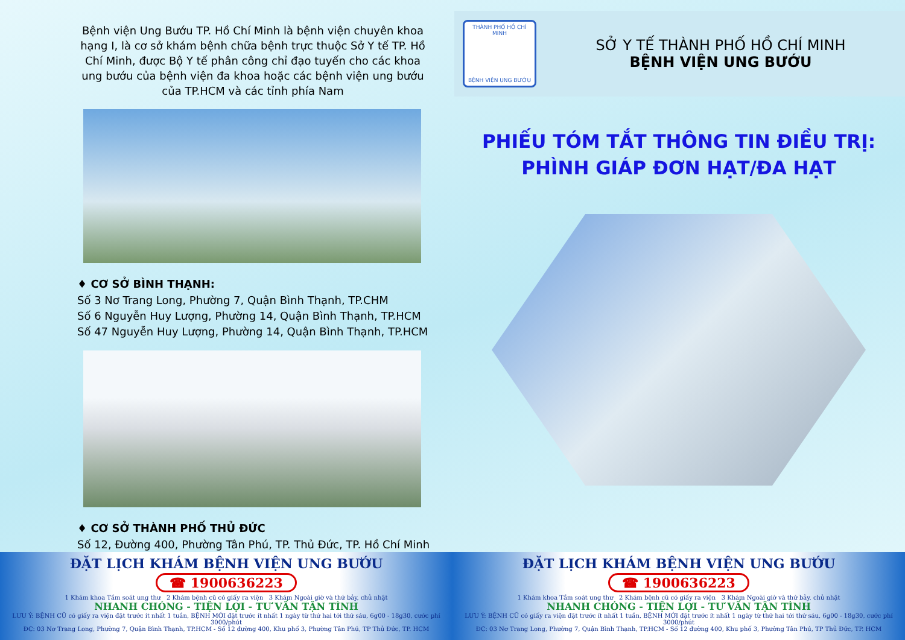Bệnh viện Ung Bướu TP. Hồ Chí Minh là bệnh viện chuyên khoa hạng I, là cơ sở khám bệnh chữa bệnh trực thuộc Sở Y tế TP. Hồ Chí Minh, được Bộ Y tế phân công chỉ đạo tuyến cho các khoa ung bướu của bệnh viện đa khoa hoặc các bệnh viện ung bướu của TP.HCM và các tỉnh phía Nam
♦ CƠ SỞ BÌNH THẠNH:
Số 3 Nơ Trang Long, Phường 7, Quận Bình Thạnh, TP.CHM
Số 6 Nguyễn Huy Lượng, Phường 14, Quận Bình Thạnh, TP.HCM
Số 47 Nguyễn Huy Lượng, Phường 14, Quận Bình Thạnh, TP.HCM
♦ CƠ SỞ THÀNH PHỐ THỦ ĐỨC
Số 12, Đường 400, Phường Tân Phú, TP. Thủ Đức, TP. Hồ Chí Minh
THÀNH PHỐ HỒ CHÍ MINH
BỆNH VIỆN UNG BƯỚU
SỞ Y TẾ THÀNH PHỐ HỒ CHÍ MINH
BỆNH VIỆN UNG BƯỚU
PHIẾU TÓM TẮT THÔNG TIN ĐIỀU TRỊ:
PHÌNH GIÁP ĐƠN HẠT/ĐA HẠT
ĐẶT LỊCH KHÁM BỆNH VIỆN UNG BƯỚU
☎ 1900636223
1 Khám khoa Tầm soát ung thư 2 Khám bệnh cũ có giấy ra viện 3 Khám Ngoài giờ và thứ bảy, chủ nhật
NHANH CHÓNG - TIỆN LỢI - TƯ VẤN TẬN TÌNH
LƯU Ý: BỆNH CŨ có giấy ra viện đặt trước ít nhất 1 tuần, BỆNH MỚI đặt trước ít nhất 1 ngày từ thứ hai tới thứ sáu, 6g00 - 18g30, cước phí 3000/phút
ĐC: 03 Nơ Trang Long, Phường 7, Quận Bình Thạnh, TP.HCM - Số 12 đường 400, Khu phố 3, Phường Tân Phú, TP Thủ Đức, TP. HCM
ĐẶT LỊCH KHÁM BỆNH VIỆN UNG BƯỚU
☎ 1900636223
1 Khám khoa Tầm soát ung thư 2 Khám bệnh cũ có giấy ra viện 3 Khám Ngoài giờ và thứ bảy, chủ nhật
NHANH CHÓNG - TIỆN LỢI - TƯ VẤN TẬN TÌNH
LƯU Ý: BỆNH CŨ có giấy ra viện đặt trước ít nhất 1 tuần, BỆNH MỚI đặt trước ít nhất 1 ngày từ thứ hai tới thứ sáu, 6g00 - 18g30, cước phí 3000/phút
ĐC: 03 Nơ Trang Long, Phường 7, Quận Bình Thạnh, TP.HCM - Số 12 đường 400, Khu phố 3, Phường Tân Phú, TP Thủ Đức, TP. HCM